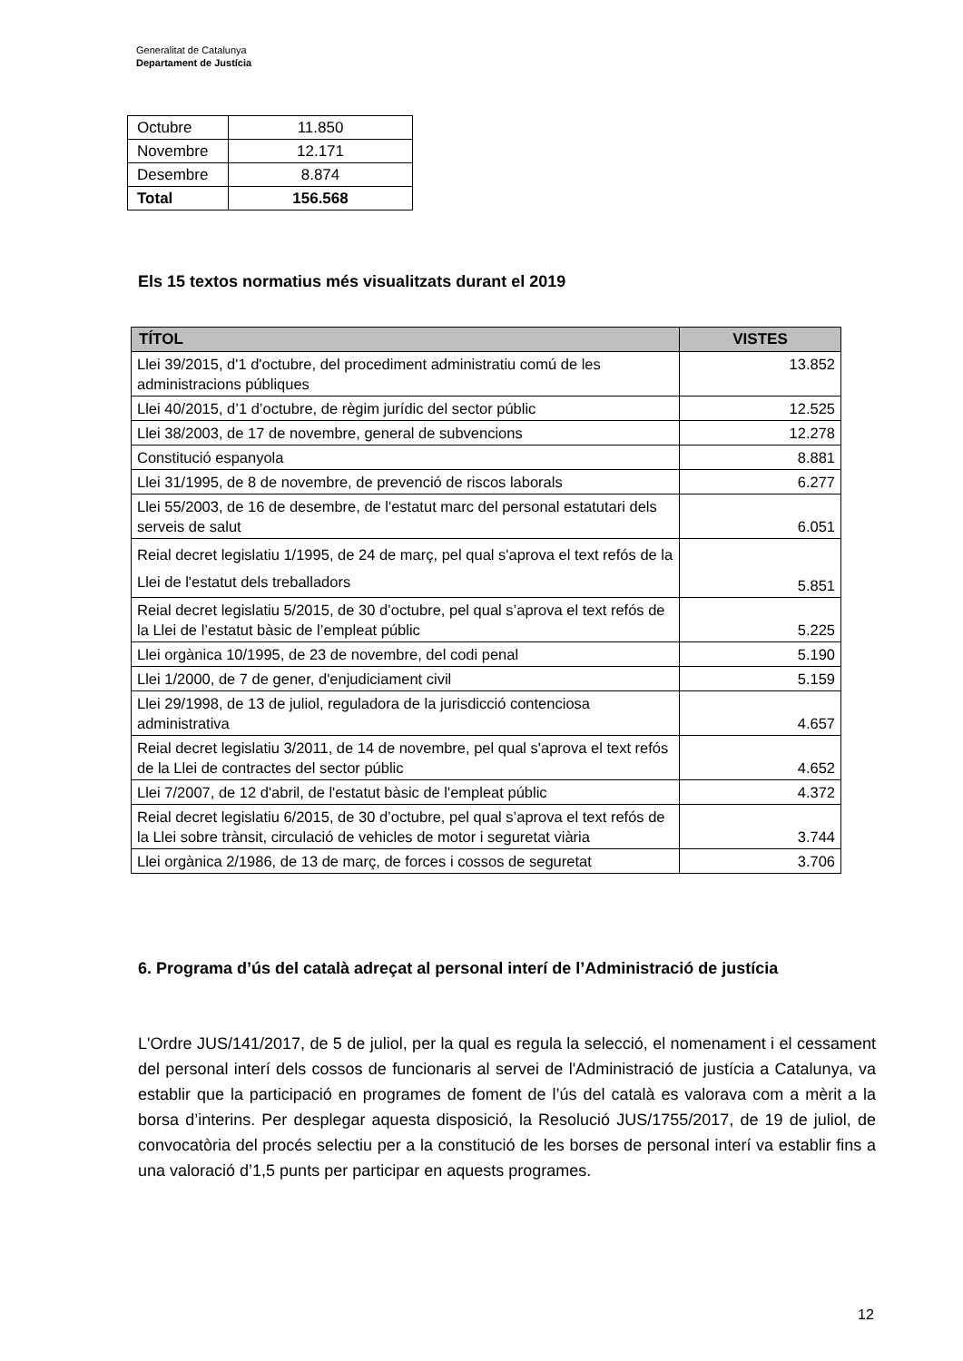Generalitat de Catalunya
Departament de Justícia
| Octubre | 11.850 |
| Novembre | 12.171 |
| Desembre | 8.874 |
| Total | 156.568 |
Els 15 textos normatius més visualitzats durant el 2019
| TÍTOL | VISTES |
| --- | --- |
| Llei 39/2015, d'1 d'octubre, del procediment administratiu comú de les administracions públiques | 13.852 |
| Llei 40/2015, d’1 d’octubre, de règim jurídic del sector públic | 12.525 |
| Llei 38/2003, de 17 de novembre, general de subvencions | 12.278 |
| Constitució espanyola | 8.881 |
| Llei 31/1995, de 8 de novembre, de prevenció de riscos laborals | 6.277 |
| Llei 55/2003, de 16 de desembre, de l'estatut marc del personal estatutari dels serveis de salut | 6.051 |
| Reial decret legislatiu 1/1995, de 24 de març, pel qual s'aprova el text refós de la Llei de l'estatut dels treballadors | 5.851 |
| Reial decret legislatiu 5/2015, de 30 d’octubre, pel qual s’aprova el text refós de la Llei de l’estatut bàsic de l’empleat públic | 5.225 |
| Llei orgànica 10/1995, de 23 de novembre, del codi penal | 5.190 |
| Llei 1/2000, de 7 de gener, d'enjudiciament civil | 5.159 |
| Llei 29/1998, de 13 de juliol, reguladora de la jurisdicció contenciosa administrativa | 4.657 |
| Reial decret legislatiu 3/2011, de 14 de novembre, pel qual s'aprova el text refós de la Llei de contractes del sector públic | 4.652 |
| Llei 7/2007, de 12 d'abril, de l'estatut bàsic de l'empleat públic | 4.372 |
| Reial decret legislatiu 6/2015, de 30 d’octubre, pel qual s’aprova el text refós de la Llei sobre trànsit, circulació de vehicles de motor i seguretat viària | 3.744 |
| Llei orgànica 2/1986, de 13 de març, de forces i cossos de seguretat | 3.706 |
6. Programa d’ús del català adreçat al personal interí de l’Administració de justícia
L'Ordre JUS/141/2017, de 5 de juliol, per la qual es regula la selecció, el nomenament i el cessament del personal interí dels cossos de funcionaris al servei de l'Administració de justícia a Catalunya, va establir que la participació en programes de foment de l’ús del català es valorava com a mèrit a la borsa d’interins. Per desplegar aquesta disposició, la Resolució JUS/1755/2017, de 19 de juliol, de convocatòria del procés selectiu per a la constitució de les borses de personal interí va establir fins a una valoració d’1,5 punts per participar en aquests programes.
12